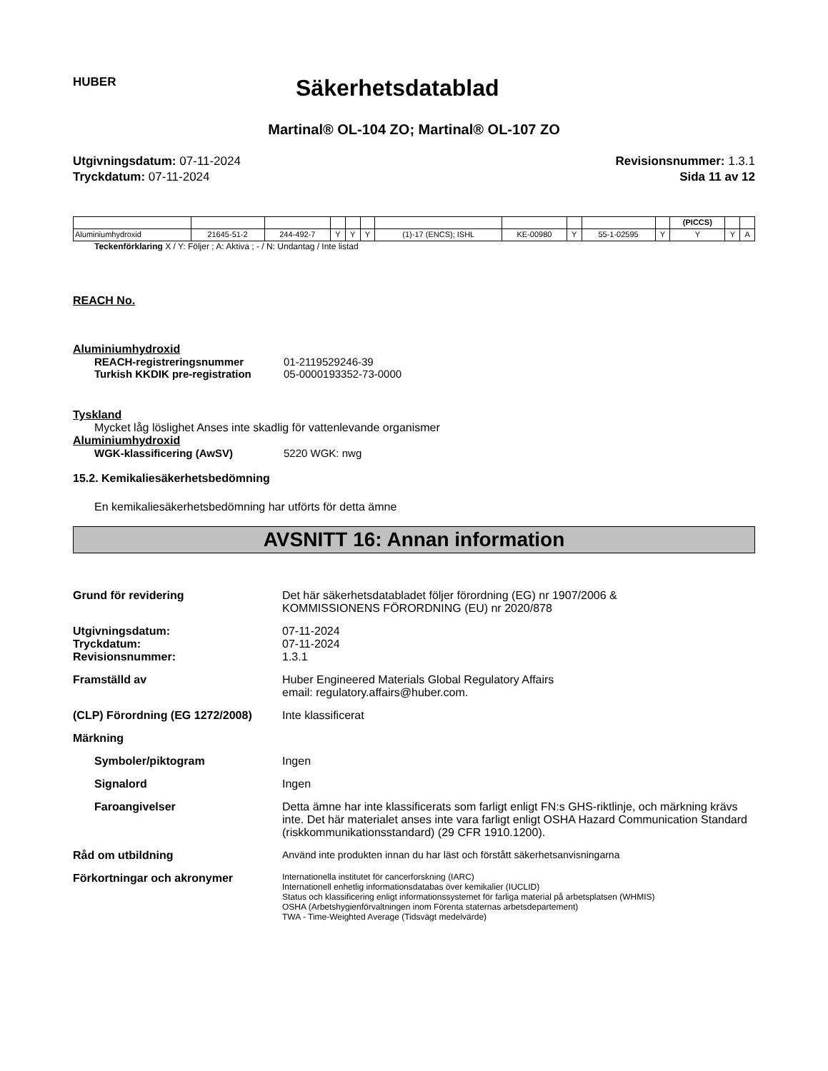HUBER
Säkerhetsdatablad
Martinal® OL-104 ZO; Martinal® OL-107 ZO
Utgivningsdatum: 07-11-2024
Tryckdatum: 07-11-2024
Revisionsnummer: 1.3.1
Sida 11 av 12
| | | | | | | | | | | | (PICCS) | | |
| Aluminiumhydroxid | 21645-51-2 | 244-492-7 | Y | Y | Y | (1)-17 (ENCS); ISHL | KE-00980 | Y | 55-1-02595 | Y | Y | Y | A |
Teckenförklaring X / Y: Följer ; A: Aktiva ; - / N: Undantag / Inte listad
REACH No.
Aluminiumhydroxid
REACH-registreringsnummer
Turkish KKDIK pre-registration
01-2119529246-39
05-0000193352-73-0000
Tyskland
Mycket låg löslighet Anses inte skadlig för vattenlevande organismer
Aluminiumhydroxid
WGK-klassificering (AwSV) 5220 WGK: nwg
15.2. Kemikaliesäkerhetsbedömning
En kemikaliesäkerhetsbedömning har utförts för detta ämne
AVSNITT 16: Annan information
Grund för revidering Det här säkerhetsdatabladet följer förordning (EG) nr 1907/2006 &
KOMMISSIONENS FÖRORDNING (EU) nr 2020/878
Utgivningsdatum:
Tryckdatum:
Revisionsnummer:
07-11-2024
07-11-2024
1.3.1
Framställd av Huber Engineered Materials Global Regulatory Affairs
email: regulatory.affairs@huber.com.
(CLP) Förordning (EG 1272/2008)
Inte klassificerat
Märkning
Symboler/piktogram Ingen
Signalord Ingen
Faroangivelser Detta ämne har inte klassificerats som farligt enligt FN:s GHS-riktlinje, och märkning krävs inte. Det här materialet anses inte vara farligt enligt OSHA Hazard Communication Standard (riskkommunikationsstandard) (29 CFR 1910.1200).
Råd om utbildning Använd inte produkten innan du har läst och förstått säkerhetsanvisningarna
Förkortningar och akronymer
Internationella institutet för cancerforskning (IARC)
Internationell enhetlig informationsdatabas över kemikalier (IUCLID)
Status och klassificering enligt informationssystemet för farliga material på arbetsplatsen (WHMIS)
OSHA (Arbetshygienförvaltningen inom Förenta staternas arbetsdepartement)
TWA - Time-Weighted Average (Tidsvägt medelvärde)